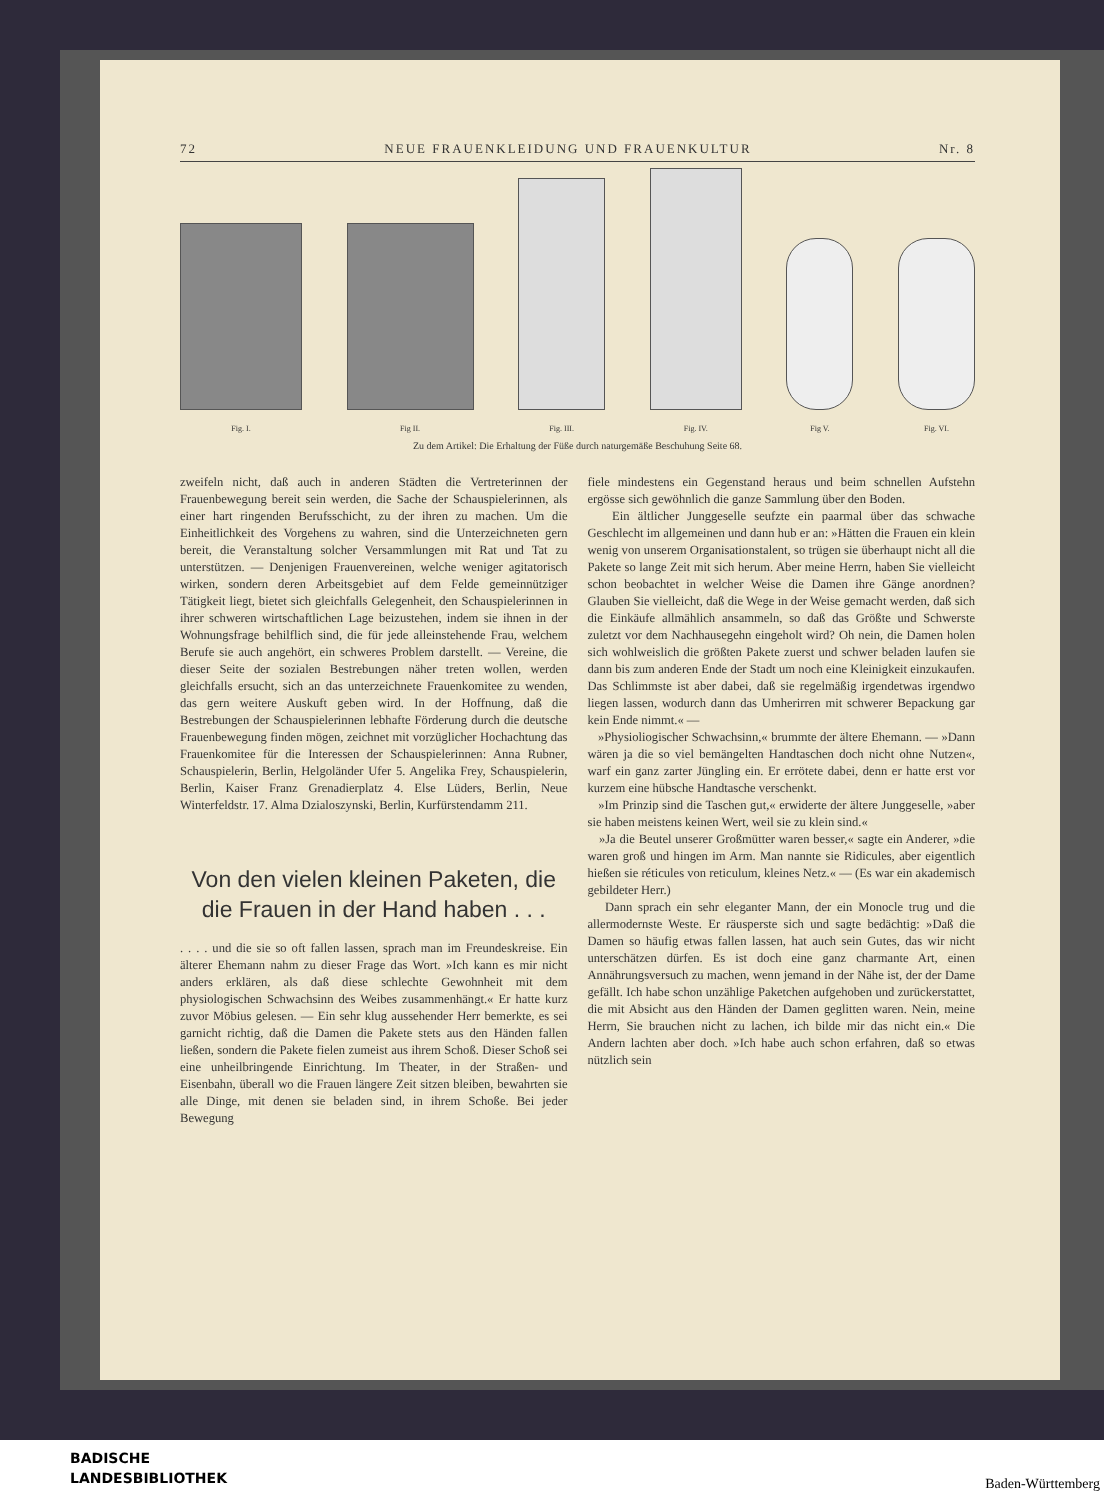72 NEUE FRAUENKLEIDUNG UND FRAUENKULTUR Nr. 8
Fig. I.
Fig II.
Fig. III.
Fig. IV.
Fig V.
Fig. VI.
Zu dem Artikel: Die Erhaltung der Füße durch naturgemäße Beschuhung Seite 68.
zweifeln nicht, daß auch in anderen Städten die Vertreterinnen der Frauenbewegung bereit sein werden, die Sache der Schauspielerinnen, als einer hart ringenden Berufsschicht, zu der ihren zu machen. Um die Einheitlichkeit des Vorgehens zu wahren, sind die Unterzeichneten gern bereit, die Veranstaltung solcher Versammlungen mit Rat und Tat zu unterstützen. — Denjenigen Frauenvereinen, welche weniger agitatorisch wirken, sondern deren Arbeitsgebiet auf dem Felde gemeinnütziger Tätigkeit liegt, bietet sich gleichfalls Gelegenheit, den Schauspielerinnen in ihrer schweren wirtschaftlichen Lage beizustehen, indem sie ihnen in der Wohnungsfrage behilflich sind, die für jede alleinstehende Frau, welchem Berufe sie auch angehört, ein schweres Problem darstellt. — Vereine, die dieser Seite der sozialen Bestrebungen näher treten wollen, werden gleichfalls ersucht, sich an das unterzeichnete Frauenkomitee zu wenden, das gern weitere Auskuft geben wird. In der Hoffnung, daß die Bestrebungen der Schauspielerinnen lebhafte Förderung durch die deutsche Frauenbewegung finden mögen, zeichnet mit vorzüglicher Hochachtung das Frauenkomitee für die Interessen der Schauspielerinnen: Anna Rubner, Schauspielerin, Berlin, Helgoländer Ufer 5. Angelika Frey, Schauspielerin, Berlin, Kaiser Franz Grenadierplatz 4. Else Lüders, Berlin, Neue Winterfeldstr. 17. Alma Dzialoszynski, Berlin, Kurfürstendamm 211.
Von den vielen kleinen Paketen, die die Frauen in der Hand haben . . .
. . . . und die sie so oft fallen lassen, sprach man im Freundeskreise. Ein älterer Ehemann nahm zu dieser Frage das Wort. »Ich kann es mir nicht anders erklären, als daß diese schlechte Gewohnheit mit dem physiologischen Schwachsinn des Weibes zusammenhängt.« Er hatte kurz zuvor Möbius gelesen. — Ein sehr klug aussehender Herr bemerkte, es sei garnicht richtig, daß die Damen die Pakete stets aus den Händen fallen ließen, sondern die Pakete fielen zumeist aus ihrem Schoß. Dieser Schoß sei eine unheilbringende Einrichtung. Im Theater, in der Straßen- und Eisenbahn, überall wo die Frauen längere Zeit sitzen bleiben, bewahrten sie alle Dinge, mit denen sie beladen sind, in ihrem Schoße. Bei jeder Bewegung
fiele mindestens ein Gegenstand heraus und beim schnellen Aufstehn ergösse sich gewöhnlich die ganze Sammlung über den Boden.
Ein ältlicher Junggeselle seufzte ein paarmal über das schwache Geschlecht im allgemeinen und dann hub er an: »Hätten die Frauen ein klein wenig von unserem Organisationstalent, so trügen sie überhaupt nicht all die Pakete so lange Zeit mit sich herum. Aber meine Herrn, haben Sie vielleicht schon beobachtet in welcher Weise die Damen ihre Gänge anordnen? Glauben Sie vielleicht, daß die Wege in der Weise gemacht werden, daß sich die Einkäufe allmählich ansammeln, so daß das Größte und Schwerste zuletzt vor dem Nachhausegehn eingeholt wird? Oh nein, die Damen holen sich wohlweislich die größten Pakete zuerst und schwer beladen laufen sie dann bis zum anderen Ende der Stadt um noch eine Kleinigkeit einzukaufen. Das Schlimmste ist aber dabei, daß sie regelmäßig irgendetwas irgendwo liegen lassen, wodurch dann das Umherirren mit schwerer Bepackung gar kein Ende nimmt.« —
»Physioliogischer Schwachsinn,« brummte der ältere Ehemann. — »Dann wären ja die so viel bemängelten Handtaschen doch nicht ohne Nutzen«, warf ein ganz zarter Jüngling ein. Er errötete dabei, denn er hatte erst vor kurzem eine hübsche Handtasche verschenkt.
»Im Prinzip sind die Taschen gut,« erwiderte der ältere Junggeselle, »aber sie haben meistens keinen Wert, weil sie zu klein sind.«
»Ja die Beutel unserer Großmütter waren besser,« sagte ein Anderer, »die waren groß und hingen im Arm. Man nannte sie Ridicules, aber eigentlich hießen sie réticules von reticulum, kleines Netz.« — (Es war ein akademisch gebildeter Herr.)
Dann sprach ein sehr eleganter Mann, der ein Monocle trug und die allermodernste Weste. Er räusperste sich und sagte bedächtig: »Daß die Damen so häufig etwas fallen lassen, hat auch sein Gutes, das wir nicht unterschätzen dürfen. Es ist doch eine ganz charmante Art, einen Annährungsversuch zu machen, wenn jemand in der Nähe ist, der der Dame gefällt. Ich habe schon unzählige Paketchen aufgehoben und zurückerstattet, die mit Absicht aus den Händen der Damen geglitten waren. Nein, meine Herrn, Sie brauchen nicht zu lachen, ich bilde mir das nicht ein.« Die Andern lachten aber doch. »Ich habe auch schon erfahren, daß so etwas nützlich sein
BADISCHE
LANDESBIBLIOTHEK
Baden-Württemberg